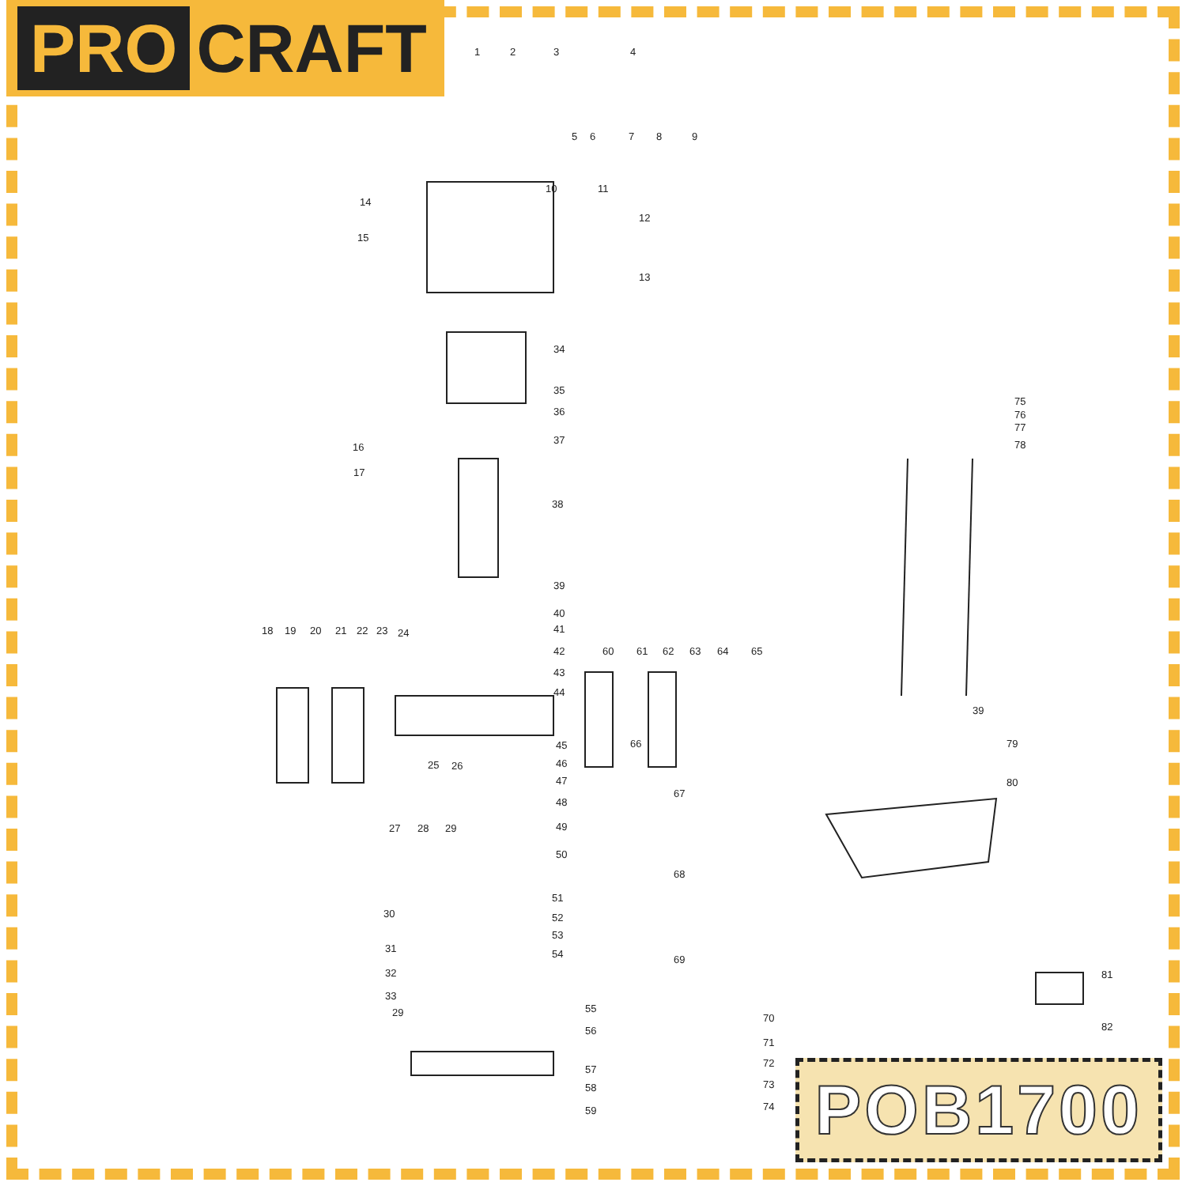PRO CRAFT
1
2
3
4
5
6
7
8
9
10
11
12
13
14
15
16
17
18
19
20
21
22
23
24
25
26
27
28
29
30
31
32
33
29
34
35
36
37
38
39
40
41
42
43
44
45
46
47
48
49
50
51
52
53
54
55
56
57
58
59
60
61
62
63
64
65
66
67
68
69
70
71
72
73
74
75
76
77
78
39
79
80
81
82
POB1700